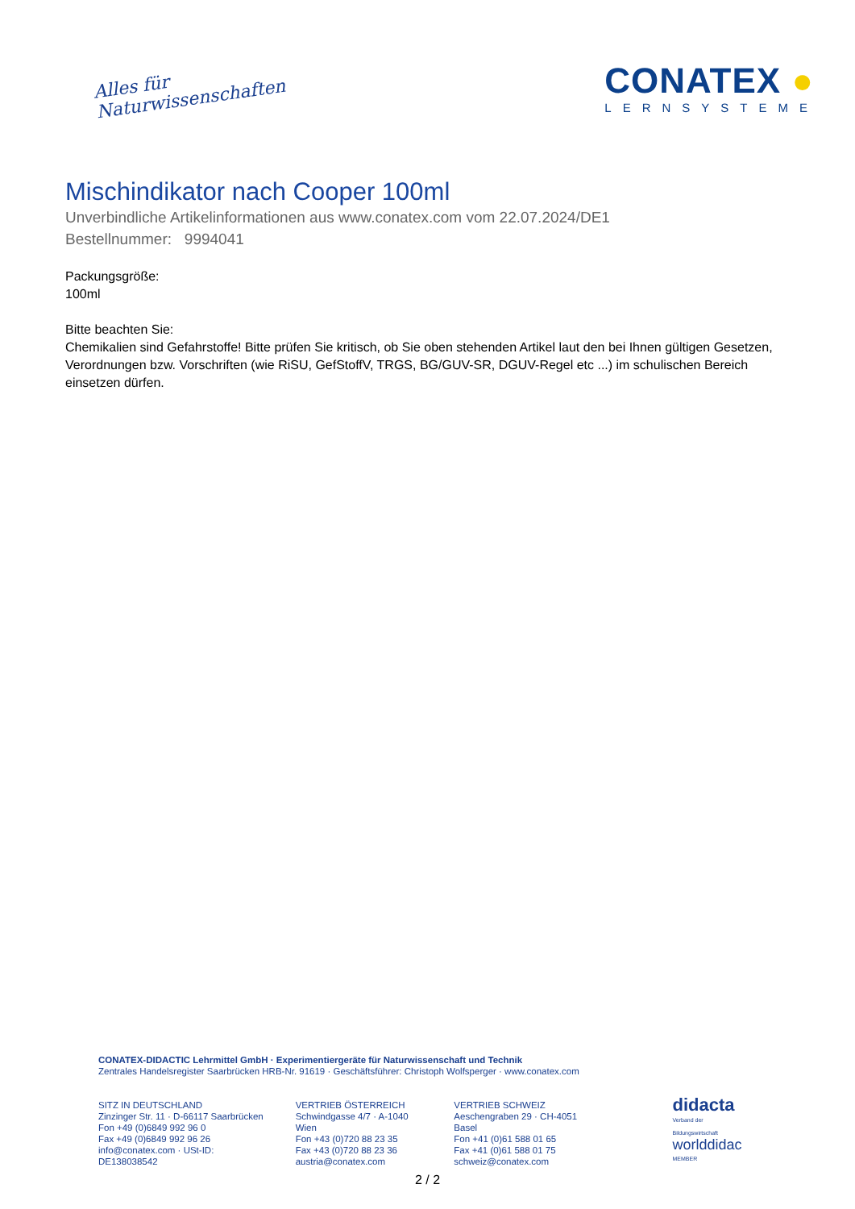Alles für
Naturwissenschaften
CONATEX ●
LERNSYSTEME
Mischindikator nach Cooper 100ml
Unverbindliche Artikelinformationen aus www.conatex.com vom 22.07.2024/DE1
Bestellnummer: 9994041
Packungsgröße:
100ml
Bitte beachten Sie:
Chemikalien sind Gefahrstoffe! Bitte prüfen Sie kritisch, ob Sie oben stehenden Artikel laut den bei Ihnen gültigen Gesetzen, Verordnungen bzw. Vorschriften (wie RiSU, GefStoffV, TRGS, BG/GUV-SR, DGUV-Regel etc ...) im schulischen Bereich einsetzen dürfen.
CONATEX-DIDACTIC Lehrmittel GmbH · Experimentiergeräte für Naturwissenschaft und Technik
Zentrales Handelsregister Saarbrücken HRB-Nr. 91619 · Geschäftsführer: Christoph Wolfsperger · www.conatex.com
SITZ IN DEUTSCHLAND
Zinzinger Str. 11 · D-66117 Saarbrücken
Fon +49 (0)6849 992 96 0
Fax +49 (0)6849 992 96 26
info@conatex.com · USt-ID: DE138038542
VERTRIEB ÖSTERREICH
Schwindgasse 4/7 · A-1040 Wien
Fon +43 (0)720 88 23 35
Fax +43 (0)720 88 23 36
austria@conatex.com
VERTRIEB SCHWEIZ
Aeschengraben 29 · CH-4051 Basel
Fon +41 (0)61 588 01 65
Fax +41 (0)61 588 01 75
schweiz@conatex.com
didacta
Verband der Bildungswirtschaft
worlddidac
MEMBER
2 / 2